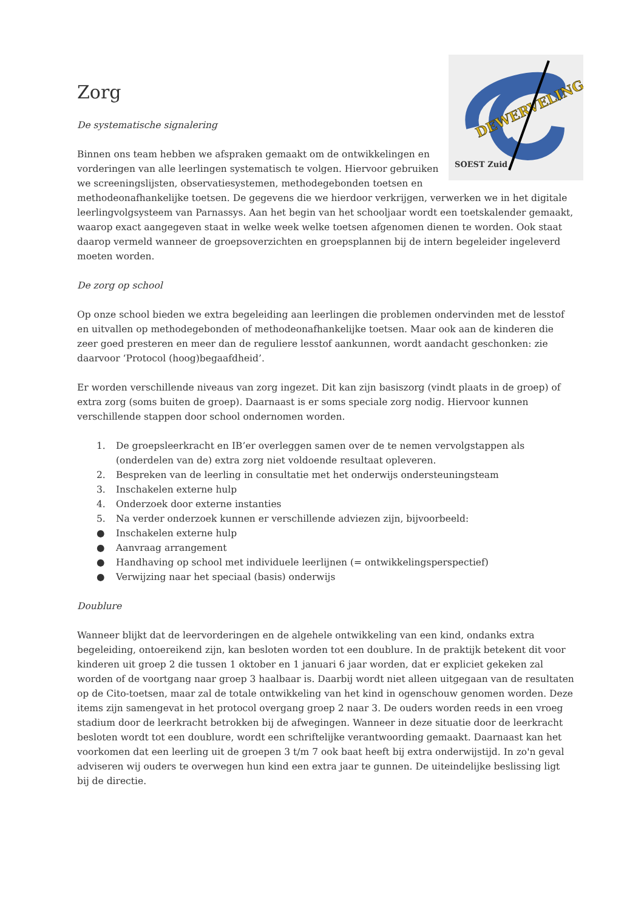DEWERVELING
SOEST Zuid
Zorg
De systematische signalering
Binnen ons team hebben we afspraken gemaakt om de ontwikkelingen en vorderingen van alle leerlingen systematisch te volgen. Hiervoor gebruiken we screeningslijsten, observatiesystemen, methodegebonden toetsen en methodeonafhankelijke toetsen. De gegevens die we hierdoor verkrijgen, verwerken we in het digitale leerlingvolgsysteem van Parnassys. Aan het begin van het schooljaar wordt een toetskalender gemaakt, waarop exact aangegeven staat in welke week welke toetsen afgenomen dienen te worden. Ook staat daarop vermeld wanneer de groepsoverzichten en groepsplannen bij de intern begeleider ingeleverd moeten worden.
De zorg op school
Op onze school bieden we extra begeleiding aan leerlingen die problemen ondervinden met de lesstof en uitvallen op methodegebonden of methodeonafhankelijke toetsen. Maar ook aan de kinderen die zeer goed presteren en meer dan de reguliere lesstof aankunnen, wordt aandacht geschonken: zie daarvoor ‘Protocol (hoog)begaafdheid’.
Er worden verschillende niveaus van zorg ingezet. Dit kan zijn basiszorg (vindt plaats in de groep) of extra zorg (soms buiten de groep). Daarnaast is er soms speciale zorg nodig. Hiervoor kunnen verschillende stappen door school ondernomen worden.
1. De groepsleerkracht en IB’er overleggen samen over de te nemen vervolgstappen als (onderdelen van de) extra zorg niet voldoende resultaat opleveren.
2. Bespreken van de leerling in consultatie met het onderwijs ondersteuningsteam
3. Inschakelen externe hulp
4. Onderzoek door externe instanties
5. Na verder onderzoek kunnen er verschillende adviezen zijn, bijvoorbeeld:
● Inschakelen externe hulp
● Aanvraag arrangement
● Handhaving op school met individuele leerlijnen (= ontwikkelingsperspectief)
● Verwijzing naar het speciaal (basis) onderwijs
Doublure
Wanneer blijkt dat de leervorderingen en de algehele ontwikkeling van een kind, ondanks extra begeleiding, ontoereikend zijn, kan besloten worden tot een doublure. In de praktijk betekent dit voor kinderen uit groep 2 die tussen 1 oktober en 1 januari 6 jaar worden, dat er expliciet gekeken zal worden of de voortgang naar groep 3 haalbaar is. Daarbij wordt niet alleen uitgegaan van de resultaten op de Cito-toetsen, maar zal de totale ontwikkeling van het kind in ogenschouw genomen worden. Deze items zijn samengevat in het protocol overgang groep 2 naar 3. De ouders worden reeds in een vroeg stadium door de leerkracht betrokken bij de afwegingen. Wanneer in deze situatie door de leerkracht besloten wordt tot een doublure, wordt een schriftelijke verantwoording gemaakt. Daarnaast kan het voorkomen dat een leerling uit de groepen 3 t/m 7 ook baat heeft bij extra onderwijstijd. In zo'n geval adviseren wij ouders te overwegen hun kind een extra jaar te gunnen. De uiteindelijke beslissing ligt bij de directie.